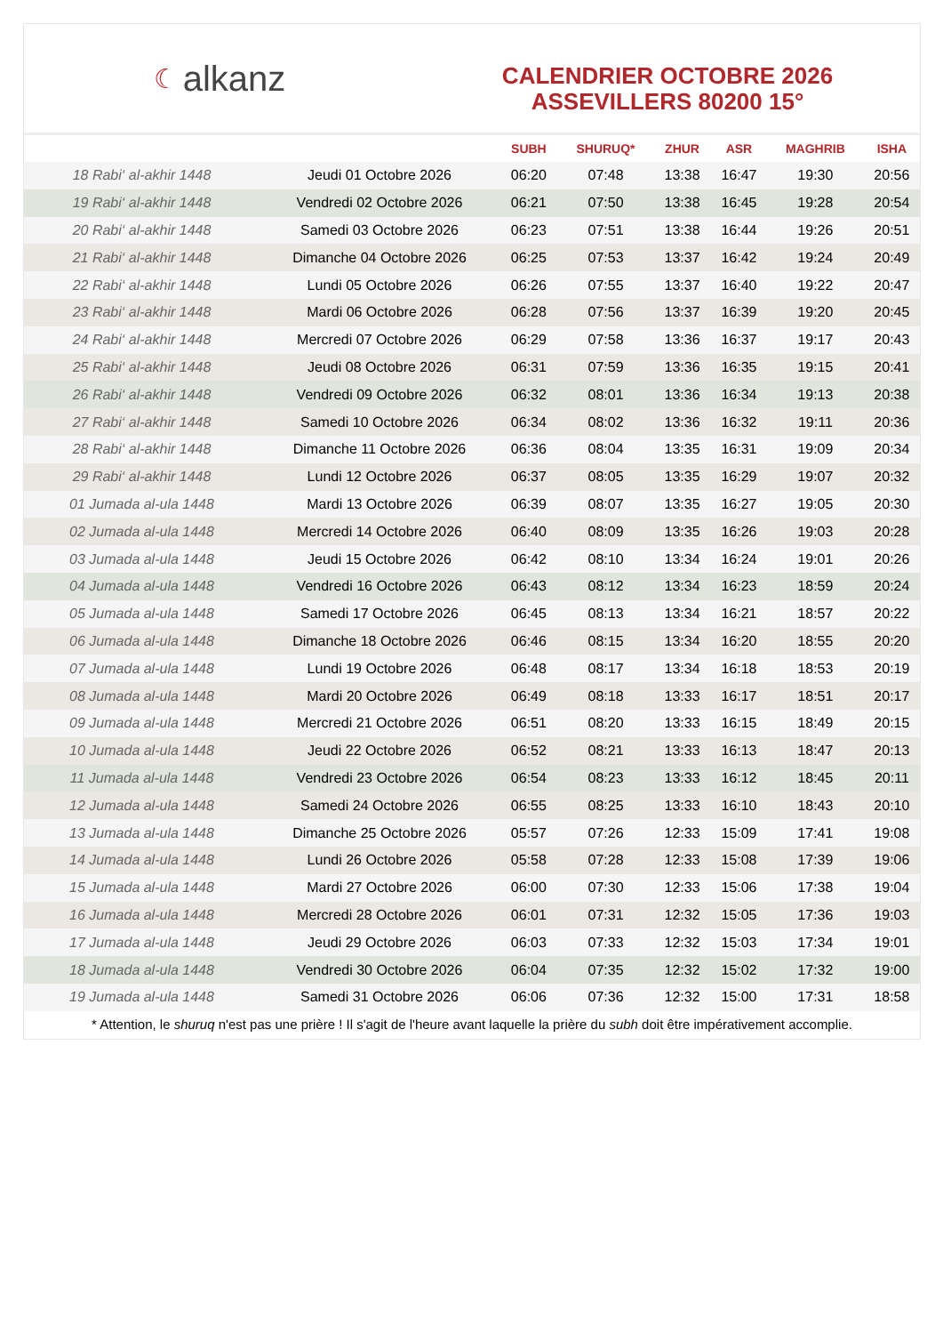☾ alkanz
CALENDRIER OCTOBRE 2026
ASSEVILLERS 80200 15°
| | | SUBH | SHURUQ* | ZHUR | ASR | MAGHRIB | ISHA |
| --- | --- | --- | --- | --- | --- | --- | --- |
| 18 Rabi‘ al-akhir 1448 | Jeudi 01 Octobre 2026 | 06:20 | 07:48 | 13:38 | 16:47 | 19:30 | 20:56 |
| 19 Rabi‘ al-akhir 1448 | Vendredi 02 Octobre 2026 | 06:21 | 07:50 | 13:38 | 16:45 | 19:28 | 20:54 |
| 20 Rabi‘ al-akhir 1448 | Samedi 03 Octobre 2026 | 06:23 | 07:51 | 13:38 | 16:44 | 19:26 | 20:51 |
| 21 Rabi‘ al-akhir 1448 | Dimanche 04 Octobre 2026 | 06:25 | 07:53 | 13:37 | 16:42 | 19:24 | 20:49 |
| 22 Rabi‘ al-akhir 1448 | Lundi 05 Octobre 2026 | 06:26 | 07:55 | 13:37 | 16:40 | 19:22 | 20:47 |
| 23 Rabi‘ al-akhir 1448 | Mardi 06 Octobre 2026 | 06:28 | 07:56 | 13:37 | 16:39 | 19:20 | 20:45 |
| 24 Rabi‘ al-akhir 1448 | Mercredi 07 Octobre 2026 | 06:29 | 07:58 | 13:36 | 16:37 | 19:17 | 20:43 |
| 25 Rabi‘ al-akhir 1448 | Jeudi 08 Octobre 2026 | 06:31 | 07:59 | 13:36 | 16:35 | 19:15 | 20:41 |
| 26 Rabi‘ al-akhir 1448 | Vendredi 09 Octobre 2026 | 06:32 | 08:01 | 13:36 | 16:34 | 19:13 | 20:38 |
| 27 Rabi‘ al-akhir 1448 | Samedi 10 Octobre 2026 | 06:34 | 08:02 | 13:36 | 16:32 | 19:11 | 20:36 |
| 28 Rabi‘ al-akhir 1448 | Dimanche 11 Octobre 2026 | 06:36 | 08:04 | 13:35 | 16:31 | 19:09 | 20:34 |
| 29 Rabi‘ al-akhir 1448 | Lundi 12 Octobre 2026 | 06:37 | 08:05 | 13:35 | 16:29 | 19:07 | 20:32 |
| 01 Jumada al-ula 1448 | Mardi 13 Octobre 2026 | 06:39 | 08:07 | 13:35 | 16:27 | 19:05 | 20:30 |
| 02 Jumada al-ula 1448 | Mercredi 14 Octobre 2026 | 06:40 | 08:09 | 13:35 | 16:26 | 19:03 | 20:28 |
| 03 Jumada al-ula 1448 | Jeudi 15 Octobre 2026 | 06:42 | 08:10 | 13:34 | 16:24 | 19:01 | 20:26 |
| 04 Jumada al-ula 1448 | Vendredi 16 Octobre 2026 | 06:43 | 08:12 | 13:34 | 16:23 | 18:59 | 20:24 |
| 05 Jumada al-ula 1448 | Samedi 17 Octobre 2026 | 06:45 | 08:13 | 13:34 | 16:21 | 18:57 | 20:22 |
| 06 Jumada al-ula 1448 | Dimanche 18 Octobre 2026 | 06:46 | 08:15 | 13:34 | 16:20 | 18:55 | 20:20 |
| 07 Jumada al-ula 1448 | Lundi 19 Octobre 2026 | 06:48 | 08:17 | 13:34 | 16:18 | 18:53 | 20:19 |
| 08 Jumada al-ula 1448 | Mardi 20 Octobre 2026 | 06:49 | 08:18 | 13:33 | 16:17 | 18:51 | 20:17 |
| 09 Jumada al-ula 1448 | Mercredi 21 Octobre 2026 | 06:51 | 08:20 | 13:33 | 16:15 | 18:49 | 20:15 |
| 10 Jumada al-ula 1448 | Jeudi 22 Octobre 2026 | 06:52 | 08:21 | 13:33 | 16:13 | 18:47 | 20:13 |
| 11 Jumada al-ula 1448 | Vendredi 23 Octobre 2026 | 06:54 | 08:23 | 13:33 | 16:12 | 18:45 | 20:11 |
| 12 Jumada al-ula 1448 | Samedi 24 Octobre 2026 | 06:55 | 08:25 | 13:33 | 16:10 | 18:43 | 20:10 |
| 13 Jumada al-ula 1448 | Dimanche 25 Octobre 2026 | 05:57 | 07:26 | 12:33 | 15:09 | 17:41 | 19:08 |
| 14 Jumada al-ula 1448 | Lundi 26 Octobre 2026 | 05:58 | 07:28 | 12:33 | 15:08 | 17:39 | 19:06 |
| 15 Jumada al-ula 1448 | Mardi 27 Octobre 2026 | 06:00 | 07:30 | 12:33 | 15:06 | 17:38 | 19:04 |
| 16 Jumada al-ula 1448 | Mercredi 28 Octobre 2026 | 06:01 | 07:31 | 12:32 | 15:05 | 17:36 | 19:03 |
| 17 Jumada al-ula 1448 | Jeudi 29 Octobre 2026 | 06:03 | 07:33 | 12:32 | 15:03 | 17:34 | 19:01 |
| 18 Jumada al-ula 1448 | Vendredi 30 Octobre 2026 | 06:04 | 07:35 | 12:32 | 15:02 | 17:32 | 19:00 |
| 19 Jumada al-ula 1448 | Samedi 31 Octobre 2026 | 06:06 | 07:36 | 12:32 | 15:00 | 17:31 | 18:58 |
* Attention, le shuruq n'est pas une prière ! Il s'agit de l'heure avant laquelle la prière du subh doit être impérativement accomplie.